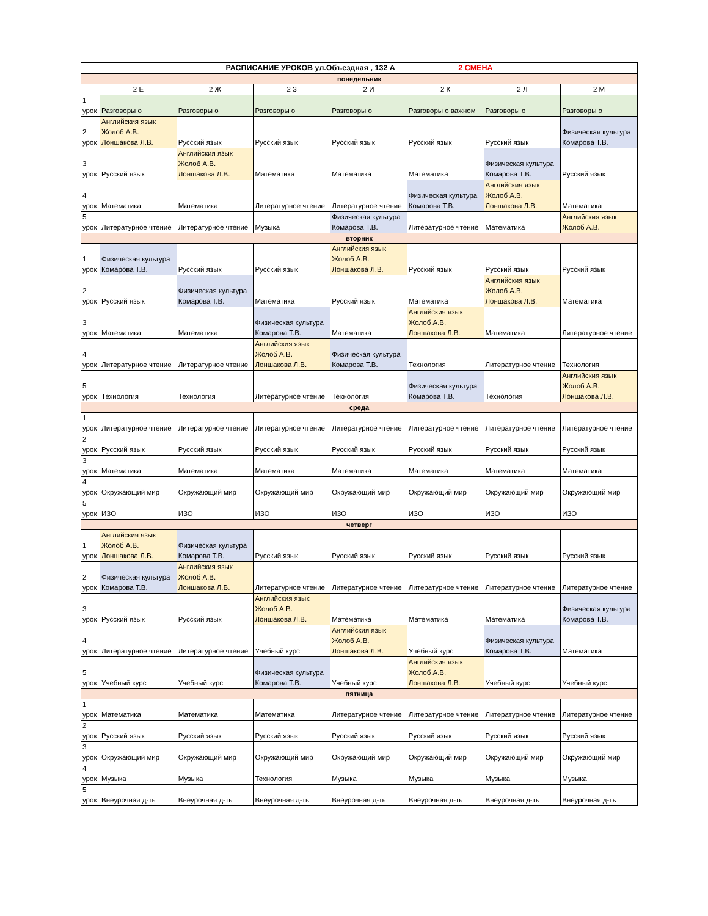| РАСПИСАНИЕ УРОКОВ ул.Объездная , 132 А 2 СМЕНА | | | | | | | |
| понедельник | | | | | | | |
| | 2 Е | 2 Ж | 2 З | 2 И | 2 К | 2 Л | 2 М |
| 1 урок | Разговоры о | Разговоры о | Разговоры о | Разговоры о | Разговоры о важном | Разговоры о | Разговоры о |
| 2 урок | Английския язык Жолоб А.В. Лоншакова Л.В. | Русский язык | Русский язык | Русский язык | Русский язык | Русский язык | Физическая культура Комарова Т.В. |
| 3 урок | Русский язык | Английския язык Жолоб А.В. Лоншакова Л.В. | Математика | Математика | Математика | Физическая культура Комарова Т.В. | Русский язык |
| 4 урок | Математика | Математика | Литературное чтение | Литературное чтение | Физическая культура Комарова Т.В. | Английския язык Жолоб А.В. Лоншакова Л.В. | Математика |
| 5 урок | Литературное чтение | Литературное чтение | Музыка | Физическая культура Комарова Т.В. | Литературное чтение | Математика | Английския язык Жолоб А.В. |
| вторник | | | | | | | |
| 1 урок | Физическая культура Комарова Т.В. | Русский язык | Русский язык | Английския язык Жолоб А.В. Лоншакова Л.В. | Русский язык | Русский язык | Русский язык |
| 2 урок | Русский язык | Физическая культура Комарова Т.В. | Математика | Русский язык | Математика | Английския язык Жолоб А.В. Лоншакова Л.В. | Математика |
| 3 урок | Математика | Математика | Физическая культура Комарова Т.В. | Математика | Английския язык Жолоб А.В. Лоншакова Л.В. | Математика | Литературное чтение |
| 4 урок | Литературное чтение | Литературное чтение | Английския язык Жолоб А.В. Лоншакова Л.В. | Физическая культура Комарова Т.В. | Технология | Литературное чтение | Технология |
| 5 урок | Технология | Технология | Литературное чтение | Технология | Физическая культура Комарова Т.В. | Технология | Английския язык Жолоб А.В. Лоншакова Л.В. |
| среда | | | | | | | |
| 1 урок | Литературное чтение | Литературное чтение | Литературное чтение | Литературное чтение | Литературное чтение | Литературное чтение | Литературное чтение |
| 2 урок | Русский язык | Русский язык | Русский язык | Русский язык | Русский язык | Русский язык | Русский язык |
| 3 урок | Математика | Математика | Математика | Математика | Математика | Математика | Математика |
| 4 урок | Окружающий мир | Окружающий мир | Окружающий мир | Окружающий мир | Окружающий мир | Окружающий мир | Окружающий мир |
| 5 урок | ИЗО | ИЗО | ИЗО | ИЗО | ИЗО | ИЗО | ИЗО |
| четверг | | | | | | | |
| 1 урок | Английския язык Жолоб А.В. Лоншакова Л.В. | Физическая культура Комарова Т.В. | Русский язык | Русский язык | Русский язык | Русский язык | Русский язык |
| 2 урок | Физическая культура Комарова Т.В. | Английския язык Жолоб А.В. Лоншакова Л.В. | Литературное чтение | Литературное чтение | Литературное чтение | Литературное чтение | Литературное чтение |
| 3 урок | Русский язык | Русский язык | Английския язык Жолоб А.В. Лоншакова Л.В. | Математика | Математика | Математика | Физическая культура Комарова Т.В. |
| 4 урок | Литературное чтение | Литературное чтение | Учебный курс | Английския язык Жолоб А.В. Лоншакова Л.В. | Учебный курс | Физическая культура Комарова Т.В. | Математика |
| 5 урок | Учебный курс | Учебный курс | Физическая культура Комарова Т.В. | Учебный курс | Английския язык Жолоб А.В. Лоншакова Л.В. | Учебный курс | Учебный курс |
| пятница | | | | | | | |
| 1 урок | Математика | Математика | Математика | Литературное чтение | Литературное чтение | Литературное чтение | Литературное чтение |
| 2 урок | Русский язык | Русский язык | Русский язык | Русский язык | Русский язык | Русский язык | Русский язык |
| 3 урок | Окружающий мир | Окружающий мир | Окружающий мир | Окружающий мир | Окружающий мир | Окружающий мир | Окружающий мир |
| 4 урок | Музыка | Музыка | Технология | Музыка | Музыка | Музыка | Музыка |
| 5 урок | Внеурочная д-ть | Внеурочная д-ть | Внеурочная д-ть | Внеурочная д-ть | Внеурочная д-ть | Внеурочная д-ть | Внеурочная д-ть |